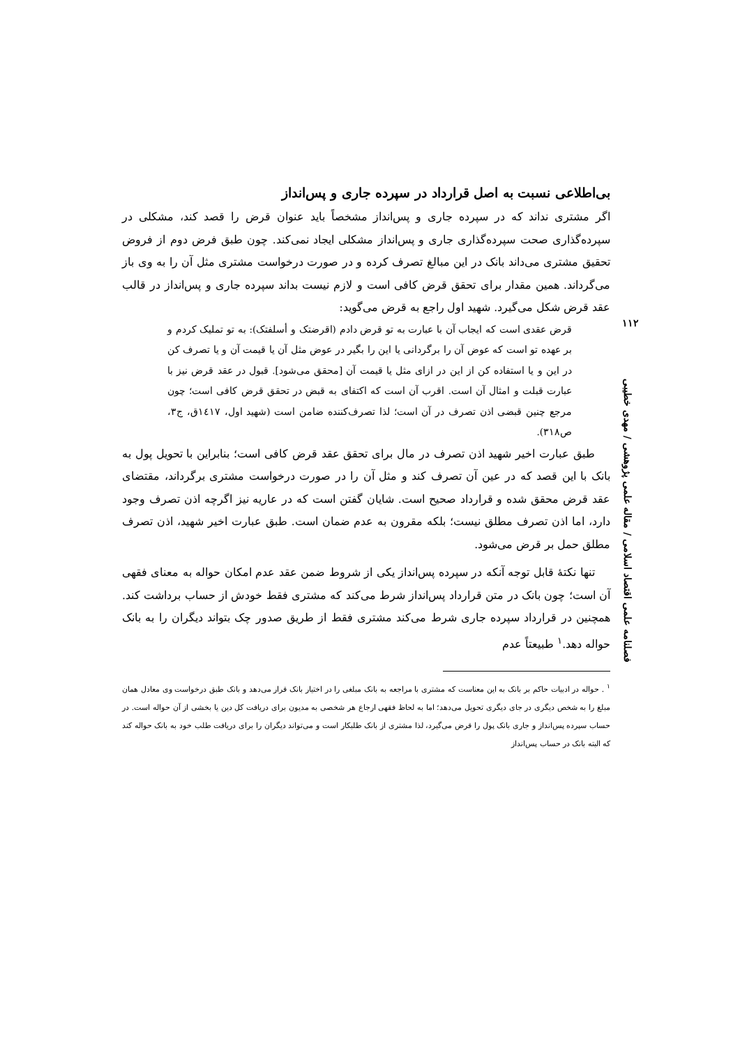بی‌اطلاعی نسبت به اصل قرارداد در سپرده جاری و پس‌انداز
اگر مشتری نداند که در سپرده جاری و پس‌انداز مشخصاً باید عنوان قرض را قصد کند، مشکلی در سپرده‌گذاری صحت سپرده‌گذاری جاری و پس‌انداز مشکلی ایجاد نمی‌کند. چون طبق فرض دوم از فروض تحقیق مشتری می‌داند بانک در این مبالغ تصرف کرده و در صورت درخواست مشتری مثل آن را به وی باز می‌گرداند. همین مقدار برای تحقق قرض کافی است و لازم نیست بداند سپرده جاری و پس‌انداز در قالب عقد قرض شکل می‌گیرد. شهید اول راجع به قرض می‌گوید:
قرض عقدی است که ایجاب آن با عبارت به تو قرض دادم (اقرضتک و أسلفتک): به تو تملیک کردم و بر عهده تو است که عوض آن را برگردانی یا این را بگیر در عوض مثل آن یا قیمت آن و یا تصرف کن در این و یا استفاده کن از این در ازای مثل یا قیمت آن [محقق می‌شود]. قبول در عقد قرض نیز با عبارت قبلت و امثال آن است. اقرب آن است که اکتفای به قبض در تحقق قرض کافی است؛ چون مرجع چنین قبضی اذن تصرف در آن است؛ لذا تصرف‌کننده ضامن است (شهید اول، ١٤١٧ق، ج٣، ص٣١٨).
طبق عبارت اخیر شهید اذن تصرف در مال برای تحقق عقد قرض کافی است؛ بنابراین با تحویل پول به بانک با این قصد که در عین آن تصرف کند و مثل آن را در صورت درخواست مشتری برگرداند، مقتضای عقد قرض محقق شده و قرارداد صحیح است. شایان گفتن است که در عاریه نیز اگرچه اذن تصرف وجود دارد، اما اذن تصرف مطلق نیست؛ بلکه مقرون به عدم ضمان است. طبق عبارت اخیر شهید، اذن تصرف مطلق حمل بر قرض می‌شود.
تنها نکتهٔ قابل توجه آنکه در سپرده پس‌انداز یکی از شروط ضمن عقد عدم امکان حواله به معنای فقهی آن است؛ چون بانک در متن قرارداد پس‌انداز شرط می‌کند که مشتری فقط خودش از حساب برداشت کند. همچنین در قرارداد سپرده جاری شرط می‌کند مشتری فقط از طریق صدور چک بتواند دیگران را به بانک حواله دهد.<sup>١</sup> طبیعتاً عدم
<sup>١</sup> . حواله در ادبیات حاکم بر بانک به این معناست که مشتری با مراجعه به بانک مبلغی را در اختیار بانک قرار می‌دهد و بانک طبق درخواست وی معادل همان مبلغ را به شخص دیگری در جای دیگری تحویل می‌دهد؛ اما به لحاظ فقهی ارجاع هر شخصی به مدیون برای دریافت کل دین یا بخشی از آن حواله است. در حساب سپرده پس‌انداز و جاری بانک پول را قرض می‌گیرد، لذا مشتری از بانک طلبکار است و می‌تواند دیگران را برای دریافت طلب خود به بانک حواله کند که البته بانک در حساب پس‌انداز
١١٢
فصلنامه علمی اقتصاد اسلامی / مقاله علمی پژوهشی / مهدی خطیبی